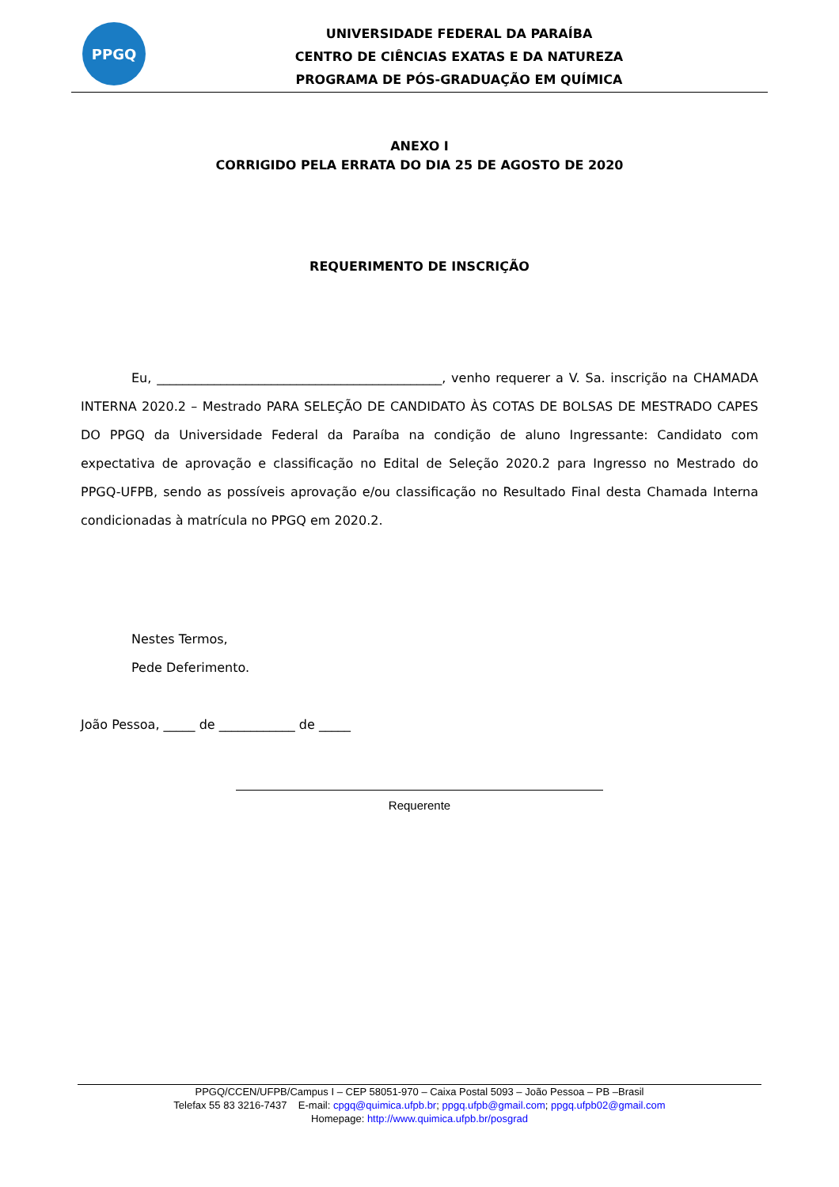PPGQ
UNIVERSIDADE FEDERAL DA PARAÍBA
CENTRO DE CIÊNCIAS EXATAS E DA NATUREZA
PROGRAMA DE PÓS-GRADUAÇÃO EM QUÍMICA
ANEXO I
CORRIGIDO PELA ERRATA DO DIA 25 DE AGOSTO DE 2020
REQUERIMENTO DE INSCRIÇÃO
Eu, _____________________________________________, venho requerer a V. Sa. inscrição na CHAMADA INTERNA 2020.2 – Mestrado PARA SELEÇÃO DE CANDIDATO ÀS COTAS DE BOLSAS DE MESTRADO CAPES DO PPGQ da Universidade Federal da Paraíba na condição de aluno Ingressante: Candidato com expectativa de aprovação e classificação no Edital de Seleção 2020.2 para Ingresso no Mestrado do PPGQ-UFPB, sendo as possíveis aprovação e/ou classificação no Resultado Final desta Chamada Interna condicionadas à matrícula no PPGQ em 2020.2.
Nestes Termos,
Pede Deferimento.
João Pessoa, _____ de ____________ de _____
Requerente
PPGQ/CCEN/UFPB/Campus I – CEP 58051-970 – Caixa Postal 5093 – João Pessoa – PB –Brasil
Telefax 55 83 3216-7437 E-mail: cpgq@quimica.ufpb.br; ppgq.ufpb@gmail.com; ppgq.ufpb02@gmail.com
Homepage: http://www.quimica.ufpb.br/posgrad